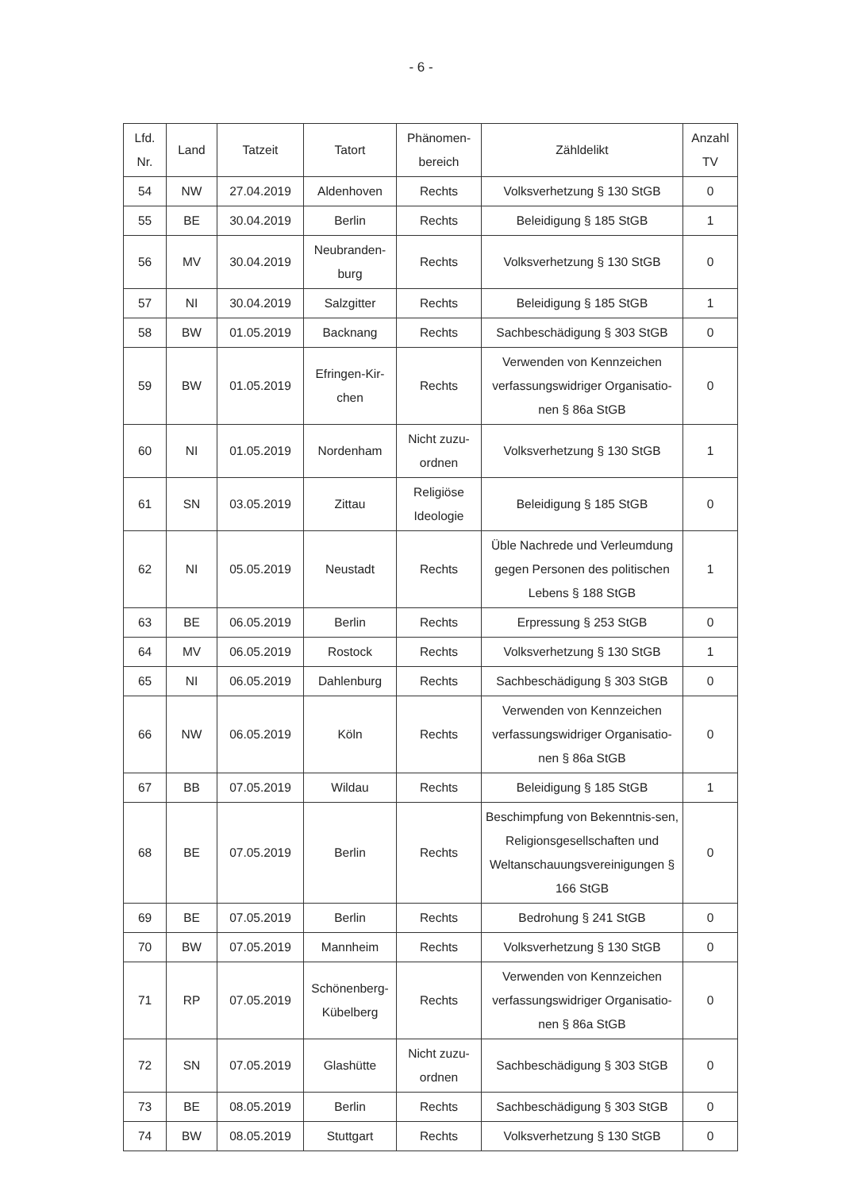- 6 -
| Lfd. Nr. | Land | Tatzeit | Tatort | Phänomen- bereich | Zähldelikt | Anzahl TV |
| --- | --- | --- | --- | --- | --- | --- |
| 54 | NW | 27.04.2019 | Aldenhoven | Rechts | Volksverhetzung § 130 StGB | 0 |
| 55 | BE | 30.04.2019 | Berlin | Rechts | Beleidigung § 185 StGB | 1 |
| 56 | MV | 30.04.2019 | Neubranden- burg | Rechts | Volksverhetzung § 130 StGB | 0 |
| 57 | NI | 30.04.2019 | Salzgitter | Rechts | Beleidigung § 185 StGB | 1 |
| 58 | BW | 01.05.2019 | Backnang | Rechts | Sachbeschädigung § 303 StGB | 0 |
| 59 | BW | 01.05.2019 | Efringen-Kir- chen | Rechts | Verwenden von Kennzeichen verfassungswidriger Organisatio-nen § 86a StGB | 0 |
| 60 | NI | 01.05.2019 | Nordenham | Nicht zuzu- ordnen | Volksverhetzung § 130 StGB | 1 |
| 61 | SN | 03.05.2019 | Zittau | Religiöse Ideologie | Beleidigung § 185 StGB | 0 |
| 62 | NI | 05.05.2019 | Neustadt | Rechts | Üble Nachrede und Verleumdung gegen Personen des politischen Lebens § 188 StGB | 1 |
| 63 | BE | 06.05.2019 | Berlin | Rechts | Erpressung § 253 StGB | 0 |
| 64 | MV | 06.05.2019 | Rostock | Rechts | Volksverhetzung § 130 StGB | 1 |
| 65 | NI | 06.05.2019 | Dahlenburg | Rechts | Sachbeschädigung § 303 StGB | 0 |
| 66 | NW | 06.05.2019 | Köln | Rechts | Verwenden von Kennzeichen verfassungswidriger Organisatio-nen § 86a StGB | 0 |
| 67 | BB | 07.05.2019 | Wildau | Rechts | Beleidigung § 185 StGB | 1 |
| 68 | BE | 07.05.2019 | Berlin | Rechts | Beschimpfung von Bekenntnis-sen, Religionsgesellschaften und Weltanschauungsvereinigungen § 166 StGB | 0 |
| 69 | BE | 07.05.2019 | Berlin | Rechts | Bedrohung § 241 StGB | 0 |
| 70 | BW | 07.05.2019 | Mannheim | Rechts | Volksverhetzung § 130 StGB | 0 |
| 71 | RP | 07.05.2019 | Schönenberg- Kübelberg | Rechts | Verwenden von Kennzeichen verfassungswidriger Organisatio-nen § 86a StGB | 0 |
| 72 | SN | 07.05.2019 | Glashütte | Nicht zuzu- ordnen | Sachbeschädigung § 303 StGB | 0 |
| 73 | BE | 08.05.2019 | Berlin | Rechts | Sachbeschädigung § 303 StGB | 0 |
| 74 | BW | 08.05.2019 | Stuttgart | Rechts | Volksverhetzung § 130 StGB | 0 |